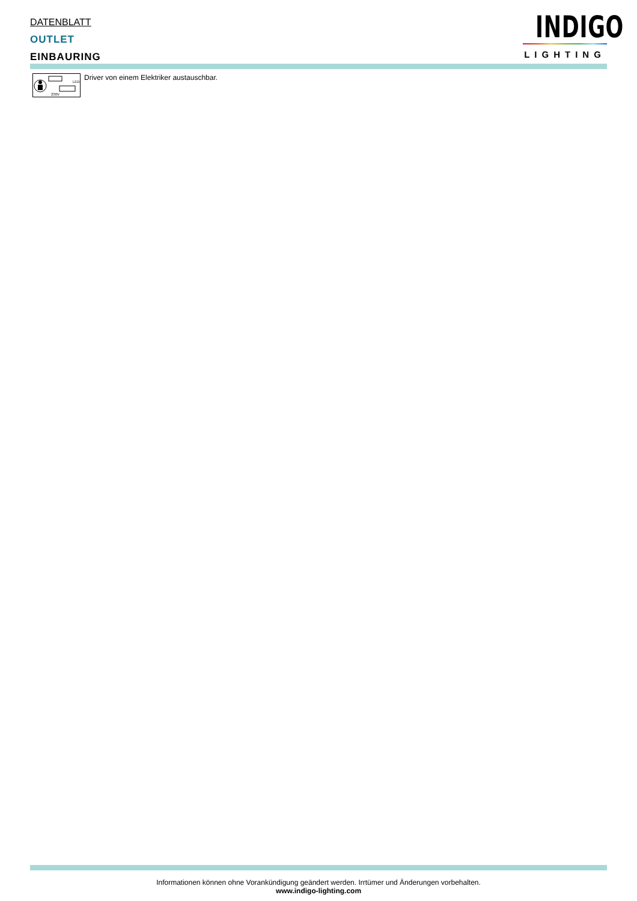DATENBLATT
OUTLET
EINBAURING
INDIGO
LIGHTING
LED
230V
Driver von einem Elektriker austauschbar.
Informationen können ohne Vorankündigung geändert werden. Irrtümer und Änderungen vorbehalten.
www.indigo-lighting.com